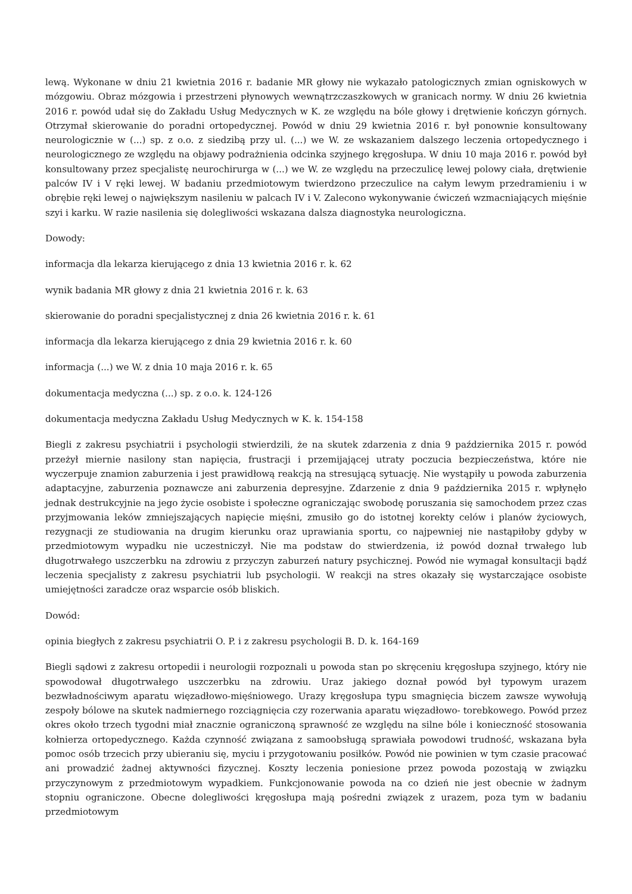lewą. Wykonane w dniu 21 kwietnia 2016 r. badanie MR głowy nie wykazało patologicznych zmian ogniskowych w mózgowiu. Obraz mózgowia i przestrzeni płynowych wewnątrzczaszkowych w granicach normy. W dniu 26 kwietnia 2016 r. powód udał się do Zakładu Usług Medycznych w K. ze względu na bóle głowy i drętwienie kończyn górnych. Otrzymał skierowanie do poradni ortopedycznej. Powód w dniu 29 kwietnia 2016 r. był ponownie konsultowany neurologicznie w (...) sp. z o.o. z siedzibą przy ul. (...) we W. ze wskazaniem dalszego leczenia ortopedycznego i neurologicznego ze względu na objawy podrażnienia odcinka szyjnego kręgosłupa. W dniu 10 maja 2016 r. powód był konsultowany przez specjalistę neurochirurga w (...) we W. ze względu na przeczulicę lewej polowy ciała, drętwienie palców IV i V ręki lewej. W badaniu przedmiotowym twierdzono przeczulice na całym lewym przedramieniu i w obrębie ręki lewej o największym nasileniu w palcach IV i V. Zalecono wykonywanie ćwiczeń wzmacniających mięśnie szyi i karku. W razie nasilenia się dolegliwości wskazana dalsza diagnostyka neurologiczna.
Dowody:
informacja dla lekarza kierującego z dnia 13 kwietnia 2016 r. k. 62
wynik badania MR głowy z dnia 21 kwietnia 2016 r. k. 63
skierowanie do poradni specjalistycznej z dnia 26 kwietnia 2016 r. k. 61
informacja dla lekarza kierującego z dnia 29 kwietnia 2016 r. k. 60
informacja (...) we W. z dnia 10 maja 2016 r. k. 65
dokumentacja medyczna (...) sp. z o.o. k. 124-126
dokumentacja medyczna Zakładu Usług Medycznych w K. k. 154-158
Biegli z zakresu psychiatrii i psychologii stwierdzili, że na skutek zdarzenia z dnia 9 października 2015 r. powód przeżył miernie nasilony stan napięcia, frustracji i przemijającej utraty poczucia bezpieczeństwa, które nie wyczerpuje znamion zaburzenia i jest prawidłową reakcją na stresującą sytuację. Nie wystąpiły u powoda zaburzenia adaptacyjne, zaburzenia poznawcze ani zaburzenia depresyjne. Zdarzenie z dnia 9 października 2015 r. wpłynęło jednak destrukcyjnie na jego życie osobiste i społeczne ograniczając swobodę poruszania się samochodem przez czas przyjmowania leków zmniejszających napięcie mięśni, zmusiło go do istotnej korekty celów i planów życiowych, rezygnacji ze studiowania na drugim kierunku oraz uprawiania sportu, co najpewniej nie nastąpiłoby gdyby w przedmiotowym wypadku nie uczestniczył. Nie ma podstaw do stwierdzenia, iż powód doznał trwałego lub długotrwałego uszczerbku na zdrowiu z przyczyn zaburzeń natury psychicznej. Powód nie wymagał konsultacji bądź leczenia specjalisty z zakresu psychiatrii lub psychologii. W reakcji na stres okazały się wystarczające osobiste umiejętności zaradcze oraz wsparcie osób bliskich.
Dowód:
opinia biegłych z zakresu psychiatrii O. P. i z zakresu psychologii B. D. k. 164-169
Biegli sądowi z zakresu ortopedii i neurologii rozpoznali u powoda stan po skręceniu kręgosłupa szyjnego, który nie spowodował długotrwałego uszczerbku na zdrowiu. Uraz jakiego doznał powód był typowym urazem bezwładnościwym aparatu więzadłowo-mięśniowego. Urazy kręgosłupa typu smagnięcia biczem zawsze wywołują zespoły bólowe na skutek nadmiernego rozciągnięcia czy rozerwania aparatu więzadłowo- torebkowego. Powód przez okres około trzech tygodni miał znacznie ograniczoną sprawność ze względu na silne bóle i konieczność stosowania kołnierza ortopedycznego. Każda czynność związana z samoobsługą sprawiała powodowi trudność, wskazana była pomoc osób trzecich przy ubieraniu się, myciu i przygotowaniu posiłków. Powód nie powinien w tym czasie pracować ani prowadzić żadnej aktywności fizycznej. Koszty leczenia poniesione przez powoda pozostają w związku przyczynowym z przedmiotowym wypadkiem. Funkcjonowanie powoda na co dzień nie jest obecnie w żadnym stopniu ograniczone. Obecne dolegliwości kręgosłupa mają pośredni związek z urazem, poza tym w badaniu przedmiotowym